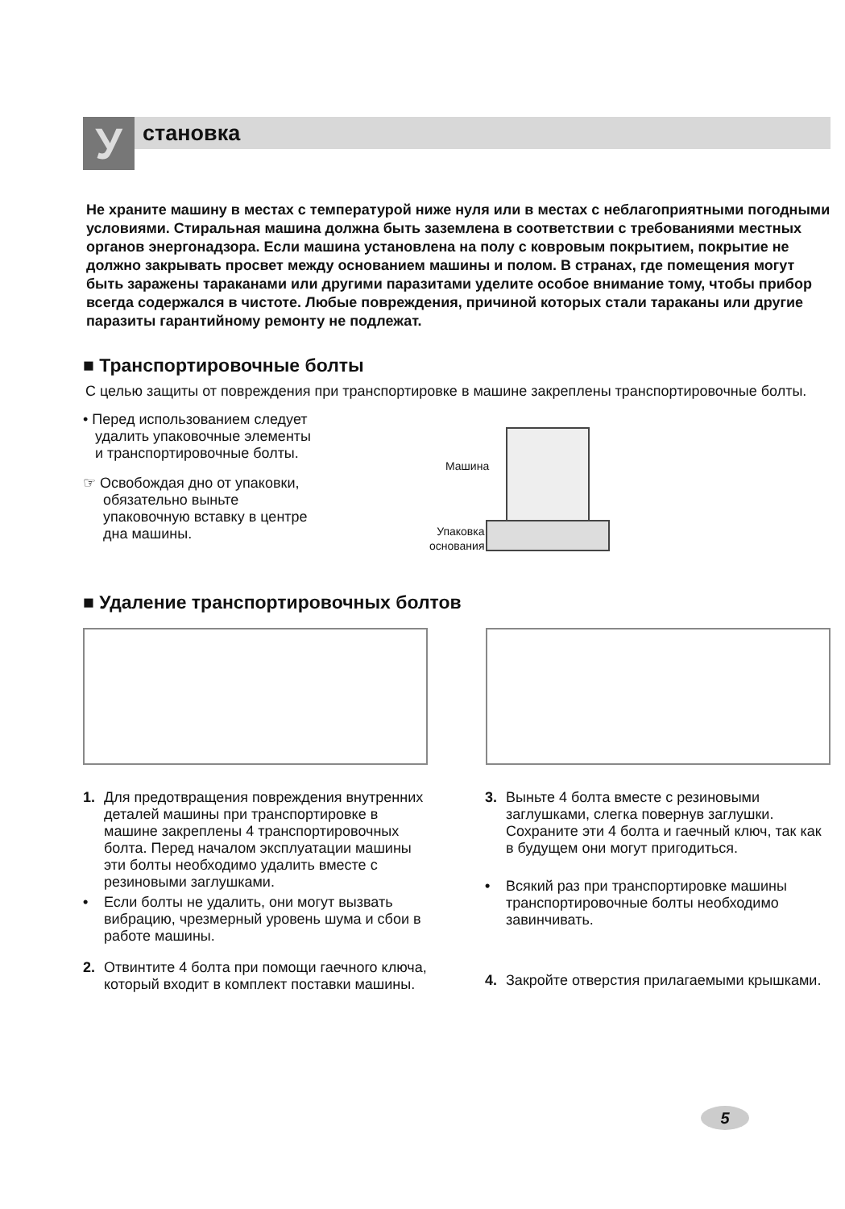У
становка
Не храните машину в местах с температурой ниже нуля или в местах с неблагоприятными погодными условиями. Стиральная машина должна быть заземлена в соответствии с требованиями местных органов энергонадзора. Если машина установлена на полу с ковровым покрытием, покрытие не должно закрывать просвет между основанием машины и полом. В странах, где помещения могут быть заражены тараканами или другими паразитами уделите особое внимание тому, чтобы прибор всегда содержался в чистоте. Любые повреждения, причиной которых стали тараканы или другие паразиты гарантийному ремонту не подлежат.
■ Транспортировочные болты
С целью защиты от повреждения при транспортировке в машине закреплены транспортировочные болты.
• Перед использованием следует
удалить упаковочные элементы
и транспортировочные болты.
☞ Освобождая дно от упаковки,
обязательно выньте
упаковочную вставку в центре
дна машины.
Машина
Упаковка
основания
■ Удаление транспортировочных болтов
1. Для предотвращения повреждения внутренних деталей машины при транспортировке в машине закреплены 4 транспортировочных болта. Перед началом эксплуатации машины эти болты необходимо удалить вместе с резиновыми заглушками.
• Если болты не удалить, они могут вызвать вибрацию, чрезмерный уровень шума и сбои в работе машины.
2. Отвинтите 4 болта при помощи гаечного ключа, который входит в комплект поставки машины.
3. Выньте 4 болта вместе с резиновыми заглушками, слегка повернув заглушки. Сохраните эти 4 болта и гаечный ключ, так как в будущем они могут пригодиться.
• Всякий раз при транспортировке машины транспортировочные болты необходимо завинчивать.
4. Закройте отверстия прилагаемыми крышками.
5